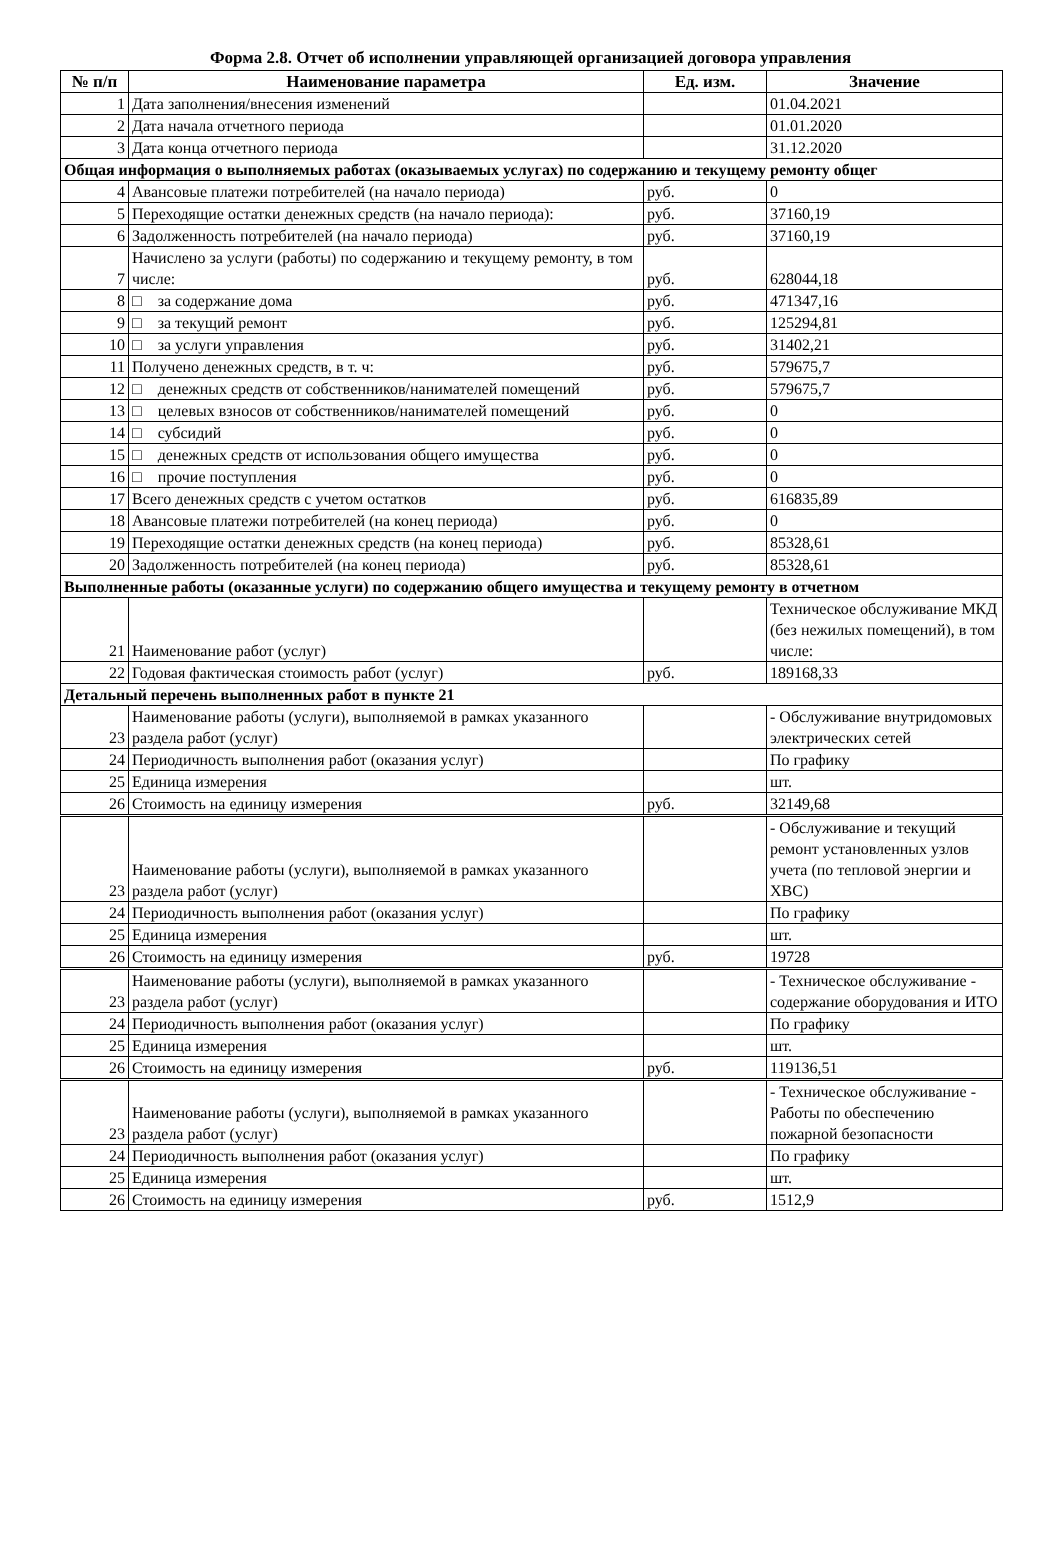Форма 2.8. Отчет об исполнении управляющей организацией договора управления
| № п/п | Наименование параметра | Ед. изм. | Значение |
| --- | --- | --- | --- |
| 1 | Дата заполнения/внесения изменений | | 01.04.2021 |
| 2 | Дата начала отчетного периода | | 01.01.2020 |
| 3 | Дата конца отчетного периода | | 31.12.2020 |
| Общая информация о выполняемых работах (оказываемых услугах) по содержанию и текущему ремонту общег | | | |
| 4 | Авансовые платежи потребителей (на начало периода) | руб. | 0 |
| 5 | Переходящие остатки денежных средств (на начало периода): | руб. | 37160,19 |
| 6 | Задолженность потребителей (на начало периода) | руб. | 37160,19 |
| 7 | Начислено за услуги (работы) по содержанию и текущему ремонту, в том числе: | руб. | 628044,18 |
| 8 | □ за содержание дома | руб. | 471347,16 |
| 9 | □ за текущий ремонт | руб. | 125294,81 |
| 10 | □ за услуги управления | руб. | 31402,21 |
| 11 | Получено денежных средств, в т. ч: | руб. | 579675,7 |
| 12 | □ денежных средств от собственников/нанимателей помещений | руб. | 579675,7 |
| 13 | □ целевых взносов от собственников/нанимателей помещений | руб. | 0 |
| 14 | □ субсидий | руб. | 0 |
| 15 | □ денежных средств от использования общего имущества | руб. | 0 |
| 16 | □ прочие поступления | руб. | 0 |
| 17 | Всего денежных средств с учетом остатков | руб. | 616835,89 |
| 18 | Авансовые платежи потребителей (на конец периода) | руб. | 0 |
| 19 | Переходящие остатки денежных средств (на конец периода) | руб. | 85328,61 |
| 20 | Задолженность потребителей (на конец периода) | руб. | 85328,61 |
| Выполненные работы (оказанные услуги) по содержанию общего имущества и текущему ремонту в отчетном | | | |
| 21 | Наименование работ (услуг) | | Техническое обслуживание МКД (без нежилых помещений), в том числе: |
| 22 | Годовая фактическая стоимость работ (услуг) | руб. | 189168,33 |
| Детальный перечень выполненных работ в пункте 21 | | | |
| 23 | Наименование работы (услуги), выполняемой в рамках указанного раздела работ (услуг) | | - Обслуживание внутридомовых электрических сетей |
| 24 | Периодичность выполнения работ (оказания услуг) | | По графику |
| 25 | Единица измерения | | шт. |
| 26 | Стоимость на единицу измерения | руб. | 32149,68 |
| 23 | Наименование работы (услуги), выполняемой в рамках указанного раздела работ (услуг) | | - Обслуживание и текущий ремонт установленных узлов учета (по тепловой энергии и ХВС) |
| 24 | Периодичность выполнения работ (оказания услуг) | | По графику |
| 25 | Единица измерения | | шт. |
| 26 | Стоимость на единицу измерения | руб. | 19728 |
| 23 | Наименование работы (услуги), выполняемой в рамках указанного раздела работ (услуг) | | - Техническое обслуживание - содержание оборудования и ИТО |
| 24 | Периодичность выполнения работ (оказания услуг) | | По графику |
| 25 | Единица измерения | | шт. |
| 26 | Стоимость на единицу измерения | руб. | 119136,51 |
| 23 | Наименование работы (услуги), выполняемой в рамках указанного раздела работ (услуг) | | - Техническое обслуживание - Работы по обеспечению пожарной безопасности |
| 24 | Периодичность выполнения работ (оказания услуг) | | По графику |
| 25 | Единица измерения | | шт. |
| 26 | Стоимость на единицу измерения | руб. | 1512,9 |